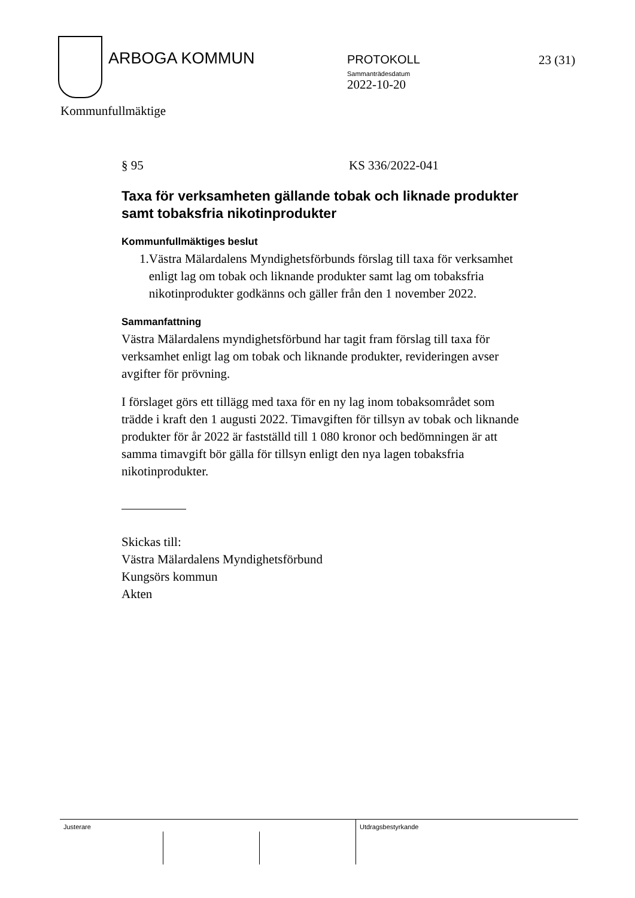ARBOGA KOMMUN
PROTOKOLL
Sammanträdesdatum
2022-10-20
23 (31)
Kommunfullmäktige
§ 95 KS 336/2022-041
Taxa för verksamheten gällande tobak och liknade produkter samt tobaksfria nikotinprodukter
Kommunfullmäktiges beslut
1. Västra Mälardalens Myndighetsförbunds förslag till taxa för verksamhet enligt lag om tobak och liknande produkter samt lag om tobaksfria nikotinprodukter godkänns och gäller från den 1 november 2022.
Sammanfattning
Västra Mälardalens myndighetsförbund har tagit fram förslag till taxa för verksamhet enligt lag om tobak och liknande produkter, revideringen avser avgifter för prövning.
I förslaget görs ett tillägg med taxa för en ny lag inom tobaksområdet som trädde i kraft den 1 augusti 2022. Timavgiften för tillsyn av tobak och liknande produkter för år 2022 är fastställd till 1 080 kronor och bedömningen är att samma timavgift bör gälla för tillsyn enligt den nya lagen tobaksfria nikotinprodukter.
Skickas till:
Västra Mälardalens Myndighetsförbund
Kungsörs kommun
Akten
Justerare Utdragsbestyrkande